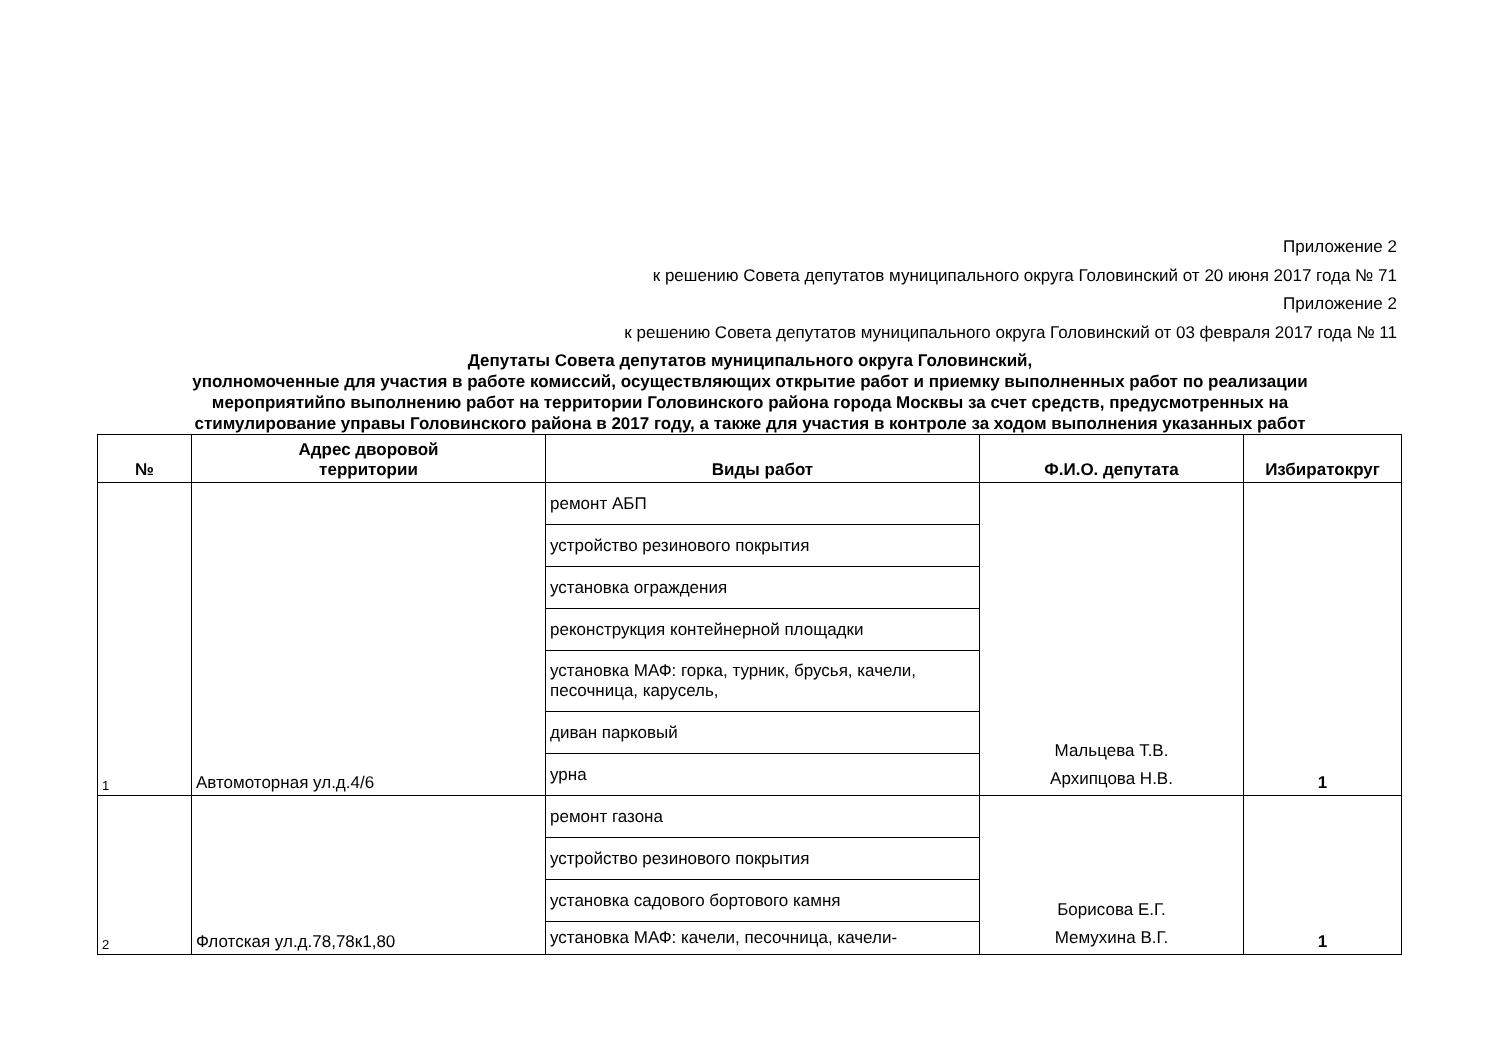Приложение 2
к решению Совета депутатов муниципального округа Головинский от 20 июня 2017 года № 71
Приложение 2
к решению Совета депутатов муниципального округа Головинский от 03 февраля 2017 года № 11
Депутаты Совета депутатов муниципального округа Головинский,
уполномоченные для участия в работе комиссий, осуществляющих открытие работ и приемку выполненных работ по реализации
мероприятийпо выполнению работ на территории Головинского района города Москвы за счет средств, предусмотренных на
стимулирование управы Головинского района в 2017 году, а также для участия в контроле за ходом выполнения указанных работ
| № | Адрес дворовой территории | Виды работ | Ф.И.О. депутата | Избиратокруг |
| --- | --- | --- | --- | --- |
| 1 | Автомоторная ул.д.4/6 | ремонт АБП | Мальцева Т.В. Архипцова Н.В. | 1 |
| | | устройство резинового покрытия | | |
| | | установка ограждения | | |
| | | реконструкция контейнерной площадки | | |
| | | установка МАФ: горка, турник, брусья, качели, песочница, карусель, | | |
| | | диван парковый | | |
| | | урна | | |
| 2 | Флотская ул.д.78,78к1,80 | ремонт газона | Борисова Е.Г. Мемухина В.Г. | 1 |
| | | устройство резинового покрытия | | |
| | | установка садового бортового камня | | |
| | | установка МАФ: качели, песочница, качели- | | |